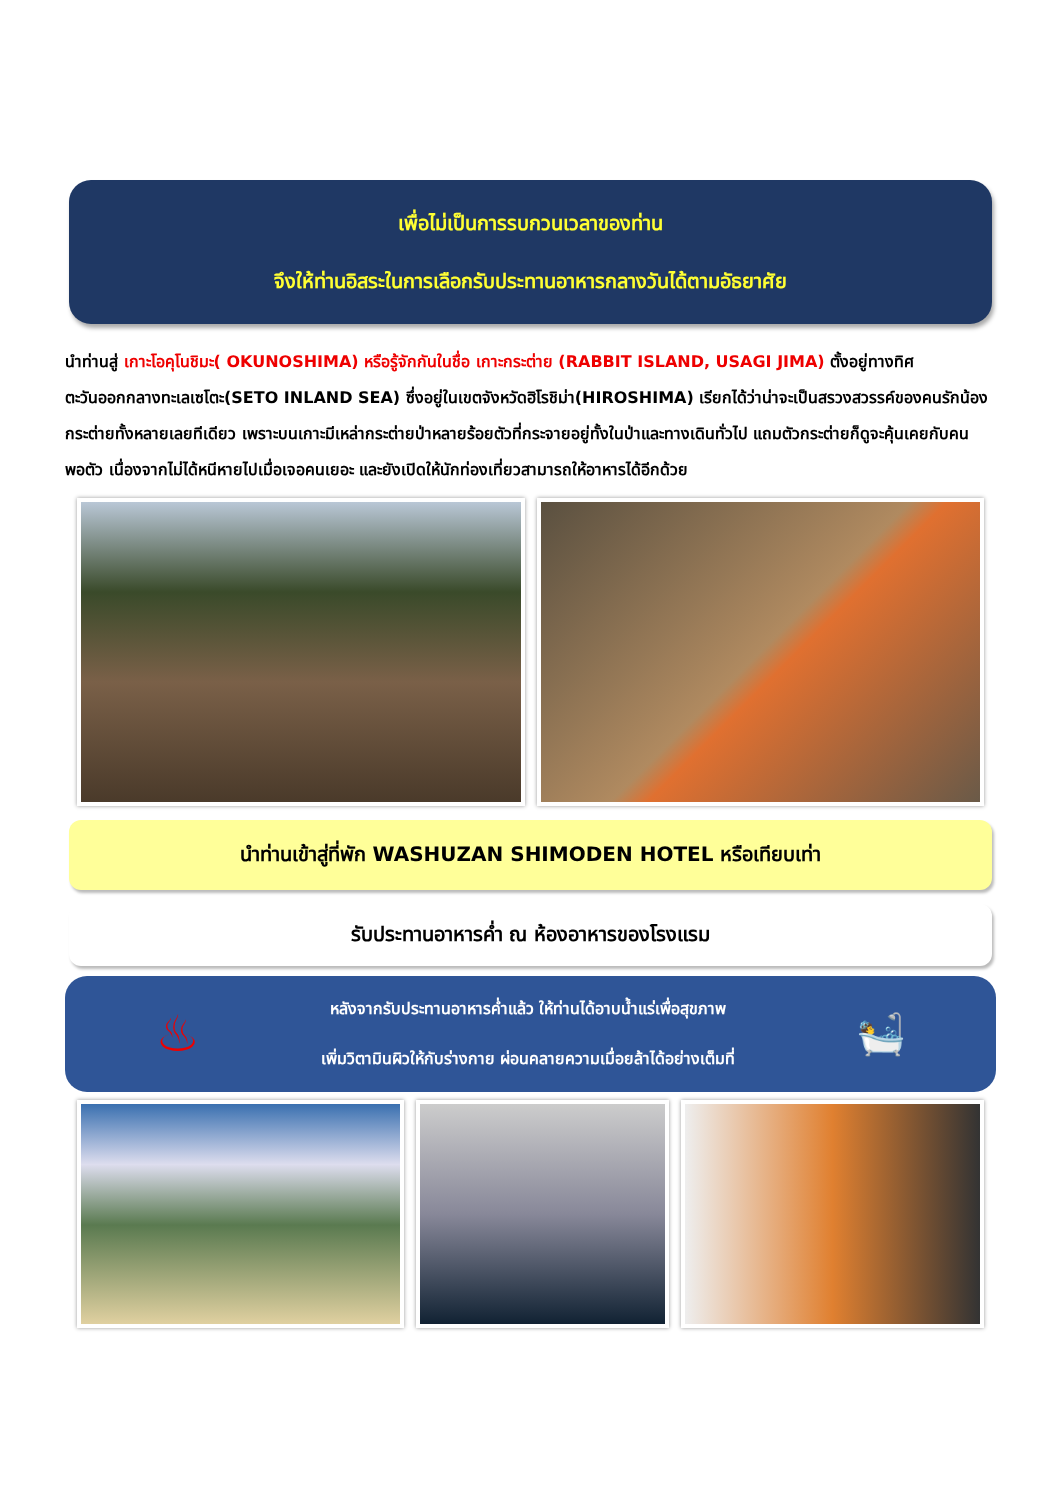เพื่อไม่เป็นการรบกวนเวลาของท่าน
จึงให้ท่านอิสระในการเลือกรับประทานอาหารกลางวันได้ตามอัธยาศัย
นำท่านสู่ เกาะโอคุโนชิมะ( OKUNOSHIMA) หรือรู้จักกันในชื่อ เกาะกระต่าย (RABBIT ISLAND, USAGI JIMA) ตั้งอยู่ทางทิศตะวันออกกลางทะเลเซโตะ(SETO INLAND SEA) ซึ่งอยู่ในเขตจังหวัดฮิโรชิม่า(HIROSHIMA) เรียกได้ว่าน่าจะเป็นสรวงสวรรค์ของคนรักน้องกระต่ายทั้งหลายเลยทีเดียว เพราะบนเกาะมีเหล่ากระต่ายป่าหลายร้อยตัวที่กระจายอยู่ทั้งในป่าและทางเดินทั่วไป แถมตัวกระต่ายก็ดูจะคุ้นเคยกับคนพอตัว เนื่องจากไม่ได้หนีหายไปเมื่อเจอคนเยอะ และยังเปิดให้นักท่องเที่ยวสามารถให้อาหารได้อีกด้วย
นำท่านเข้าสู่ที่พัก WASHUZAN SHIMODEN HOTEL หรือเทียบเท่า
รับประทานอาหารค่ำ ณ ห้องอาหารของโรงแรม
♨
หลังจากรับประทานอาหารค่ำแล้ว ให้ท่านได้อาบน้ำแร่เพื่อสุขภาพ
เพิ่มวิตามินผิวให้กับร่างกาย ผ่อนคลายความเมื่อยล้าได้อย่างเต็มที่
🛀